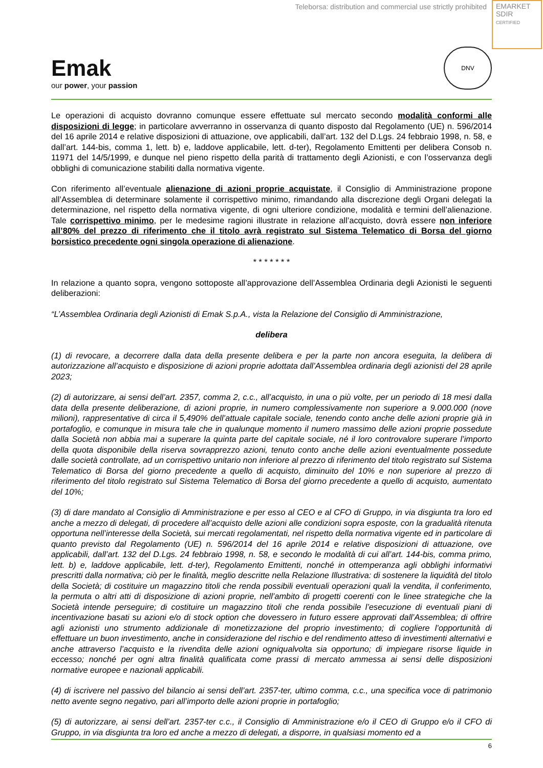Teleborsa: distribution and commercial use strictly prohibited
EMARKET
SDIR
CERTIFIED
Emak
our power, your passion
DNV
Le operazioni di acquisto dovranno comunque essere effettuate sul mercato secondo modalità conformi alle disposizioni di legge; in particolare avverranno in osservanza di quanto disposto dal Regolamento (UE) n. 596/2014 del 16 aprile 2014 e relative disposizioni di attuazione, ove applicabili, dall’art. 132 del D.Lgs. 24 febbraio 1998, n. 58, e dall’art. 144-bis, comma 1, lett. b) e, laddove applicabile, lett. d-ter), Regolamento Emittenti per delibera Consob n. 11971 del 14/5/1999, e dunque nel pieno rispetto della parità di trattamento degli Azionisti, e con l’osservanza degli obblighi di comunicazione stabiliti dalla normativa vigente.
Con riferimento all’eventuale alienazione di azioni proprie acquistate, il Consiglio di Amministrazione propone all’Assemblea di determinare solamente il corrispettivo minimo, rimandando alla discrezione degli Organi delegati la determinazione, nel rispetto della normativa vigente, di ogni ulteriore condizione, modalità e termini dell’alienazione. Tale corrispettivo minimo, per le medesime ragioni illustrate in relazione all’acquisto, dovrà essere non inferiore all’80% del prezzo di riferimento che il titolo avrà registrato sul Sistema Telematico di Borsa del giorno borsistico precedente ogni singola operazione di alienazione.
* * * * * * *
In relazione a quanto sopra, vengono sottoposte all’approvazione dell’Assemblea Ordinaria degli Azionisti le seguenti deliberazioni:
“L’Assemblea Ordinaria degli Azionisti di Emak S.p.A., vista la Relazione del Consiglio di Amministrazione,
delibera
(1) di revocare, a decorrere dalla data della presente delibera e per la parte non ancora eseguita, la delibera di autorizzazione all’acquisto e disposizione di azioni proprie adottata dall’Assemblea ordinaria degli azionisti del 28 aprile 2023;
(2) di autorizzare, ai sensi dell’art. 2357, comma 2, c.c., all’acquisto, in una o più volte, per un periodo di 18 mesi dalla data della presente deliberazione, di azioni proprie, in numero complessivamente non superiore a 9.000.000 (nove milioni), rappresentative di circa il 5,490% dell’attuale capitale sociale, tenendo conto anche delle azioni proprie già in portafoglio, e comunque in misura tale che in qualunque momento il numero massimo delle azioni proprie possedute dalla Società non abbia mai a superare la quinta parte del capitale sociale, né il loro controvalore superare l’importo della quota disponibile della riserva sovrapprezzo azioni, tenuto conto anche delle azioni eventualmente possedute dalle società controllate, ad un corrispettivo unitario non inferiore al prezzo di riferimento del titolo registrato sul Sistema Telematico di Borsa del giorno precedente a quello di acquisto, diminuito del 10% e non superiore al prezzo di riferimento del titolo registrato sul Sistema Telematico di Borsa del giorno precedente a quello di acquisto, aumentato del 10%;
(3) di dare mandato al Consiglio di Amministrazione e per esso al CEO e al CFO di Gruppo, in via disgiunta tra loro ed anche a mezzo di delegati, di procedere all’acquisto delle azioni alle condizioni sopra esposte, con la gradualità ritenuta opportuna nell’interesse della Società, sui mercati regolamentati, nel rispetto della normativa vigente ed in particolare di quanto previsto dal Regolamento (UE) n. 596/2014 del 16 aprile 2014 e relative disposizioni di attuazione, ove applicabili, dall’art. 132 del D.Lgs. 24 febbraio 1998, n. 58, e secondo le modalità di cui all’art. 144-bis, comma primo, lett. b) e, laddove applicabile, lett. d-ter), Regolamento Emittenti, nonché in ottemperanza agli obblighi informativi prescritti dalla normativa; ciò per le finalità, meglio descritte nella Relazione Illustrativa: di sostenere la liquidità del titolo della Società; di costituire un magazzino titoli che renda possibili eventuali operazioni quali la vendita, il conferimento, la permuta o altri atti di disposizione di azioni proprie, nell’ambito di progetti coerenti con le linee strategiche che la Società intende perseguire; di costituire un magazzino titoli che renda possibile l’esecuzione di eventuali piani di incentivazione basati su azioni e/o di stock option che dovessero in futuro essere approvati dall’Assemblea; di offrire agli azionisti uno strumento addizionale di monetizzazione del proprio investimento; di cogliere l’opportunità di effettuare un buon investimento, anche in considerazione del rischio e del rendimento atteso di investimenti alternativi e anche attraverso l’acquisto e la rivendita delle azioni ogniqualvolta sia opportuno; di impiegare risorse liquide in eccesso; nonché per ogni altra finalità qualificata come prassi di mercato ammessa ai sensi delle disposizioni normative europee e nazionali applicabili.
(4) di iscrivere nel passivo del bilancio ai sensi dell’art. 2357-ter, ultimo comma, c.c., una specifica voce di patrimonio netto avente segno negativo, pari all’importo delle azioni proprie in portafoglio;
(5) di autorizzare, ai sensi dell’art. 2357-ter c.c., il Consiglio di Amministrazione e/o il CEO di Gruppo e/o il CFO di Gruppo, in via disgiunta tra loro ed anche a mezzo di delegati, a disporre, in qualsiasi momento ed a
6